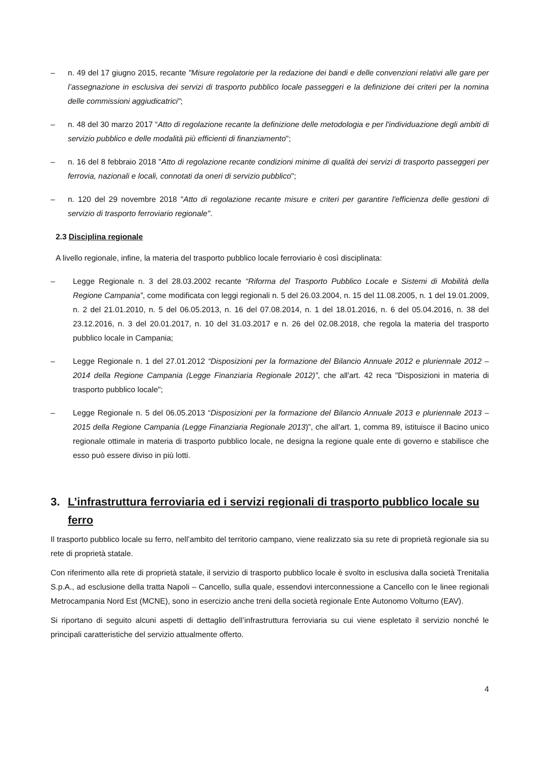– n. 49 del 17 giugno 2015, recante "Misure regolatorie per la redazione dei bandi e delle convenzioni relativi alle gare per l’assegnazione in esclusiva dei servizi di trasporto pubblico locale passeggeri e la definizione dei criteri per la nomina delle commissioni aggiudicatrici";
– n. 48 del 30 marzo 2017 “Atto di regolazione recante la definizione delle metodologia e per l'individuazione degli ambiti di servizio pubblico e delle modalità più efficienti di finanziamento";
– n. 16 del 8 febbraio 2018 "Atto di regolazione recante condizioni minime di qualità dei servizi di trasporto passeggeri per ferrovia, nazionali e locali, connotati da oneri di servizio pubblico";
– n. 120 del 29 novembre 2018 "Atto di regolazione recante misure e criteri per garantire l'efficienza delle gestioni di servizio di trasporto ferroviario regionale".
2.3 Disciplina regionale
A livello regionale, infine, la materia del trasporto pubblico locale ferroviario è così disciplinata:
– Legge Regionale n. 3 del 28.03.2002 recante “Riforma del Trasporto Pubblico Locale e Sistemi di Mobilità della Regione Campania”, come modificata con leggi regionali n. 5 del 26.03.2004, n. 15 del 11.08.2005, n. 1 del 19.01.2009, n. 2 del 21.01.2010, n. 5 del 06.05.2013, n. 16 del 07.08.2014, n. 1 del 18.01.2016, n. 6 del 05.04.2016, n. 38 del 23.12.2016, n. 3 del 20.01.2017, n. 10 del 31.03.2017 e n. 26 del 02.08.2018, che regola la materia del trasporto pubblico locale in Campania;
– Legge Regionale n. 1 del 27.01.2012 “Disposizioni per la formazione del Bilancio Annuale 2012 e pluriennale 2012 – 2014 della Regione Campania (Legge Finanziaria Regionale 2012)”, che all'art. 42 reca "Disposizioni in materia di trasporto pubblico locale";
– Legge Regionale n. 5 del 06.05.2013 “Disposizioni per la formazione del Bilancio Annuale 2013 e pluriennale 2013 – 2015 della Regione Campania (Legge Finanziaria Regionale 2013)”, che all'art. 1, comma 89, istituisce il Bacino unico regionale ottimale in materia di trasporto pubblico locale, ne designa la regione quale ente di governo e stabilisce che esso può essere diviso in più lotti.
3. L’infrastruttura ferroviaria ed i servizi regionali di trasporto pubblico locale su ferro
Il trasporto pubblico locale su ferro, nell’ambito del territorio campano, viene realizzato sia su rete di proprietà regionale sia su rete di proprietà statale.
Con riferimento alla rete di proprietà statale, il servizio di trasporto pubblico locale è svolto in esclusiva dalla società Trenitalia S.p.A., ad esclusione della tratta Napoli – Cancello, sulla quale, essendovi interconnessione a Cancello con le linee regionali Metrocampania Nord Est (MCNE), sono in esercizio anche treni della società regionale Ente Autonomo Volturno (EAV).
Si riportano di seguito alcuni aspetti di dettaglio dell’infrastruttura ferroviaria su cui viene espletato il servizio nonché le principali caratteristiche del servizio attualmente offerto.
4